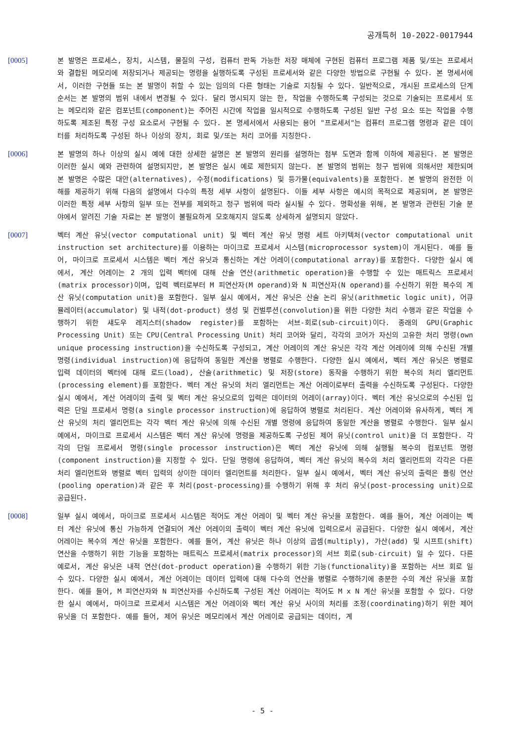공개특허 10-2022-0017944
[0005] 본 발명은 프로세스, 장치, 시스템, 물질의 구성, 컴퓨터 판독 가능한 저장 매체에 구현된 컴퓨터 프로그램 제품 및/또는 프로세서와 결합된 메모리에 저장되거나 제공되는 명령을 실행하도록 구성된 프로세서와 같은 다양한 방법으로 구현될 수 있다. 본 명세서에서, 이러한 구현들 또는 본 발명이 취할 수 있는 임의의 다른 형태는 기술로 지칭될 수 있다. 일반적으로, 개시된 프로세스의 단계 순서는 본 발명의 범위 내에서 변경될 수 있다. 달리 명시되지 않는 한, 작업을 수행하도록 구성되는 것으로 기술되는 프로세서 또는 메모리와 같은 컴포넌트(component)는 주어진 시간에 작업을 일시적으로 수행하도록 구성된 일반 구성 요소 또는 작업을 수행하도록 제조된 특정 구성 요소로서 구현될 수 있다. 본 명세서에서 사용되는 용어 "프로세서"는 컴퓨터 프로그램 명령과 같은 데이터를 처리하도록 구성된 하나 이상의 장치, 회로 및/또는 처리 코어를 지칭한다.
[0006] 본 발명의 하나 이상의 실시 예에 대한 상세한 설명은 본 발명의 원리를 설명하는 첨부 도면과 함께 이하에 제공된다. 본 발명은 이러한 실시 예와 관련하여 설명되지만, 본 발명은 실시 예로 제한되지 않는다. 본 발명의 범위는 청구 범위에 의해서만 제한되며 본 발명은 수많은 대안(alternatives), 수정(modifications) 및 등가물(equivalents)을 포함한다. 본 발명의 완전한 이해를 제공하기 위해 다음의 설명에서 다수의 특정 세부 사항이 설명된다. 이들 세부 사항은 예시의 목적으로 제공되며, 본 발명은 이러한 특정 세부 사항의 일부 또는 전부를 제외하고 청구 범위에 따라 실시될 수 있다. 명확성을 위해, 본 발명과 관련된 기술 분야에서 알려진 기술 자료는 본 발명이 불필요하게 모호해지지 않도록 상세하게 설명되지 않았다.
[0007] 벡터 계산 유닛(vector computational unit) 및 벡터 계산 유닛 명령 세트 아키텍처(vector computational unit instruction set architecture)를 이용하는 마이크로 프로세서 시스템(microprocessor system)이 개시된다. 예를 들어, 마이크로 프로세서 시스템은 벡터 계산 유닛과 통신하는 계산 어레이(computational array)를 포함한다. 다양한 실시 예에서, 계산 어레이는 2 개의 입력 벡터에 대해 산술 연산(arithmetic operation)을 수행할 수 있는 매트릭스 프로세서(matrix processor)이며, 입력 벡터로부터 M 피연산자(M operand)와 N 피연산자(N operand)를 수신하기 위한 복수의 계산 유닛(computation unit)을 포함한다. 일부 실시 예에서, 계산 유닛은 산술 논리 유닛(arithmetic logic unit), 어큐뮬레이터(accumulator) 및 내적(dot-product) 생성 및 컨벌루션(convolution)을 위한 다양한 처리 수행과 같은 작업을 수행하기 위한 섀도우 레지스터(shadow register)를 포함하는 서브-회로(sub-circuit)이다. 종래의 GPU(Graphic Processing Unit) 또는 CPU(Central Processing Unit) 처리 코어와 달리, 각각의 코어가 자신의 고유한 처리 명령(own unique processing instruction)을 수신하도록 구성되고, 계산 어레이의 계산 유닛은 각각 계산 어레이에 의해 수신된 개별 명령(individual instruction)에 응답하여 동일한 계산을 병렬로 수행한다. 다양한 실시 예에서, 벡터 계산 유닛은 병렬로 입력 데이터의 벡터에 대해 로드(load), 산술(arithmetic) 및 저장(store) 동작을 수행하기 위한 복수의 처리 엘리먼트(processing element)를 포함한다. 벡터 계산 유닛의 처리 엘리먼트는 계산 어레이로부터 출력을 수신하도록 구성된다. 다양한 실시 예에서, 계산 어레이의 출력 및 벡터 계산 유닛으로의 입력은 데이터의 어레이(array)이다. 벡터 계산 유닛으로의 수신된 입력은 단일 프로세서 명령(a single processor instruction)에 응답하여 병렬로 처리된다. 계산 어레이와 유사하게, 벡터 계산 유닛의 처리 엘리먼트는 각각 벡터 계산 유닛에 의해 수신된 개별 명령에 응답하여 동일한 계산을 병렬로 수행한다. 일부 실시 예에서, 마이크로 프로세서 시스템은 벡터 계산 유닛에 명령을 제공하도록 구성된 제어 유닛(control unit)을 더 포함한다. 각각의 단일 프로세서 명령(single processor instruction)은 벡터 계산 유닛에 의해 실행될 복수의 컴포넌트 명령(component instruction)을 지정할 수 있다. 단일 명령에 응답하여, 벡터 계산 유닛의 복수의 처리 엘리먼트의 각각은 다른 처리 엘리먼트와 병렬로 벡터 입력의 상이한 데이터 엘리먼트를 처리한다. 일부 실시 예에서, 벡터 계산 유닛의 출력은 풀링 연산(pooling operation)과 같은 후 처리(post-processing)를 수행하기 위해 후 처리 유닛(post-processing unit)으로 공급된다.
[0008] 일부 실시 예에서, 마이크로 프로세서 시스템은 적어도 계산 어레이 및 벡터 계산 유닛을 포함한다. 예를 들어, 계산 어레이는 벡터 계산 유닛에 통신 가능하게 연결되어 계산 어레이의 출력이 벡터 계산 유닛에 입력으로서 공급된다. 다양한 실시 예에서, 계산 어레이는 복수의 계산 유닛을 포함한다. 예를 들어, 계산 유닛은 하나 이상의 곱셈(multiply), 가산(add) 및 시프트(shift) 연산을 수행하기 위한 기능을 포함하는 매트릭스 프로세서(matrix processor)의 서브 회로(sub-circuit) 일 수 있다. 다른 예로서, 계산 유닛은 내적 연산(dot-product operation)을 수행하기 위한 기능(functionality)을 포함하는 서브 회로 일 수 있다. 다양한 실시 예에서, 계산 어레이는 데이터 입력에 대해 다수의 연산을 병렬로 수행하기에 충분한 수의 계산 유닛을 포함한다. 예를 들어, M 피연산자와 N 피연산자를 수신하도록 구성된 계산 어레이는 적어도 M x N 계산 유닛을 포함할 수 있다. 다양한 실시 예에서, 마이크로 프로세서 시스템은 계산 어레이와 벡터 계산 유닛 사이의 처리를 조정(coordinating)하기 위한 제어 유닛을 더 포함한다. 예를 들어, 제어 유닛은 메모리에서 계산 어레이로 공급되는 데이터, 계
- 5 -